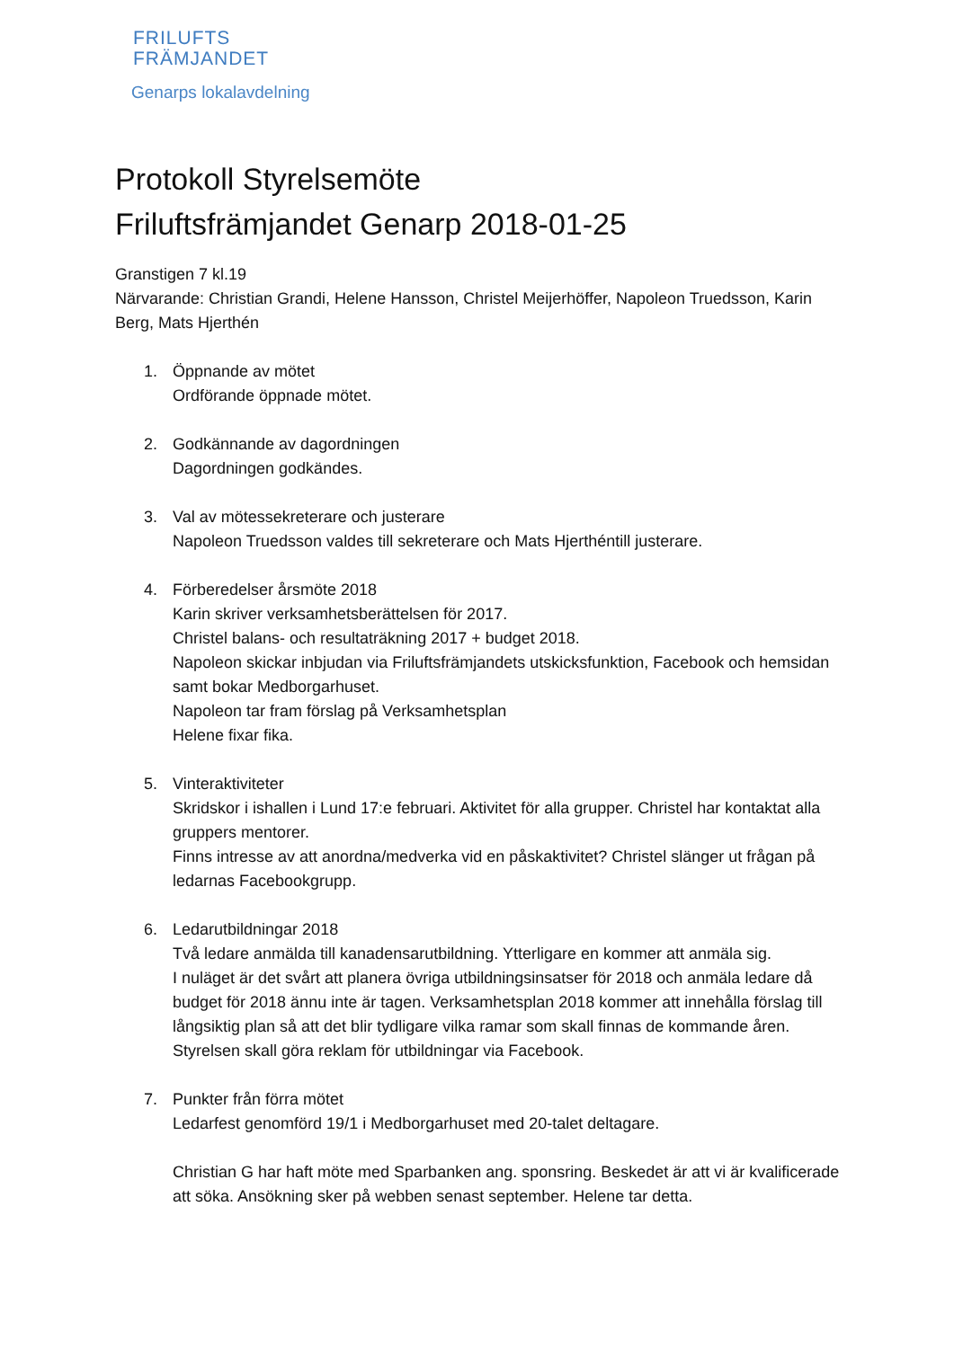FRILUFTS
FRÄMJANDET
Genarps lokalavdelning
Protokoll Styrelsemöte
Friluftsfrämjandet Genarp 2018-01-25
Granstigen 7 kl.19
Närvarande: Christian Grandi, Helene Hansson, Christel Meijerhöffer, Napoleon Truedsson, Karin Berg, Mats Hjerthén
1. Öppnande av mötet
Ordförande öppnade mötet.
2. Godkännande av dagordningen
Dagordningen godkändes.
3. Val av mötessekreterare och justerare
Napoleon Truedsson valdes till sekreterare och Mats Hjerthéntill justerare.
4. Förberedelser årsmöte 2018
Karin skriver verksamhetsberättelsen för 2017.
Christel balans- och resultaträkning 2017 + budget 2018.
Napoleon skickar inbjudan via Friluftsfrämjandets utskicksfunktion, Facebook och hemsidan samt bokar Medborgarhuset.
Napoleon tar fram förslag på Verksamhetsplan
Helene fixar fika.
5. Vinteraktiviteter
Skridskor i ishallen i Lund 17:e februari. Aktivitet för alla grupper. Christel har kontaktat alla gruppers mentorer.
Finns intresse av att anordna/medverka vid en påskaktivitet? Christel slänger ut frågan på ledarnas Facebookgrupp.
6. Ledarutbildningar 2018
Två ledare anmälda till kanadensarutbildning. Ytterligare en kommer att anmäla sig.
I nuläget är det svårt att planera övriga utbildningsinsatser för 2018 och anmäla ledare då budget för 2018 ännu inte är tagen. Verksamhetsplan 2018 kommer att innehålla förslag till långsiktig plan så att det blir tydligare vilka ramar som skall finnas de kommande åren.
Styrelsen skall göra reklam för utbildningar via Facebook.
7. Punkter från förra mötet
Ledarfest genomförd 19/1 i Medborgarhuset med 20-talet deltagare.
Christian G har haft möte med Sparbanken ang. sponsring. Beskedet är att vi är kvalificerade att söka. Ansökning sker på webben senast september. Helene tar detta.